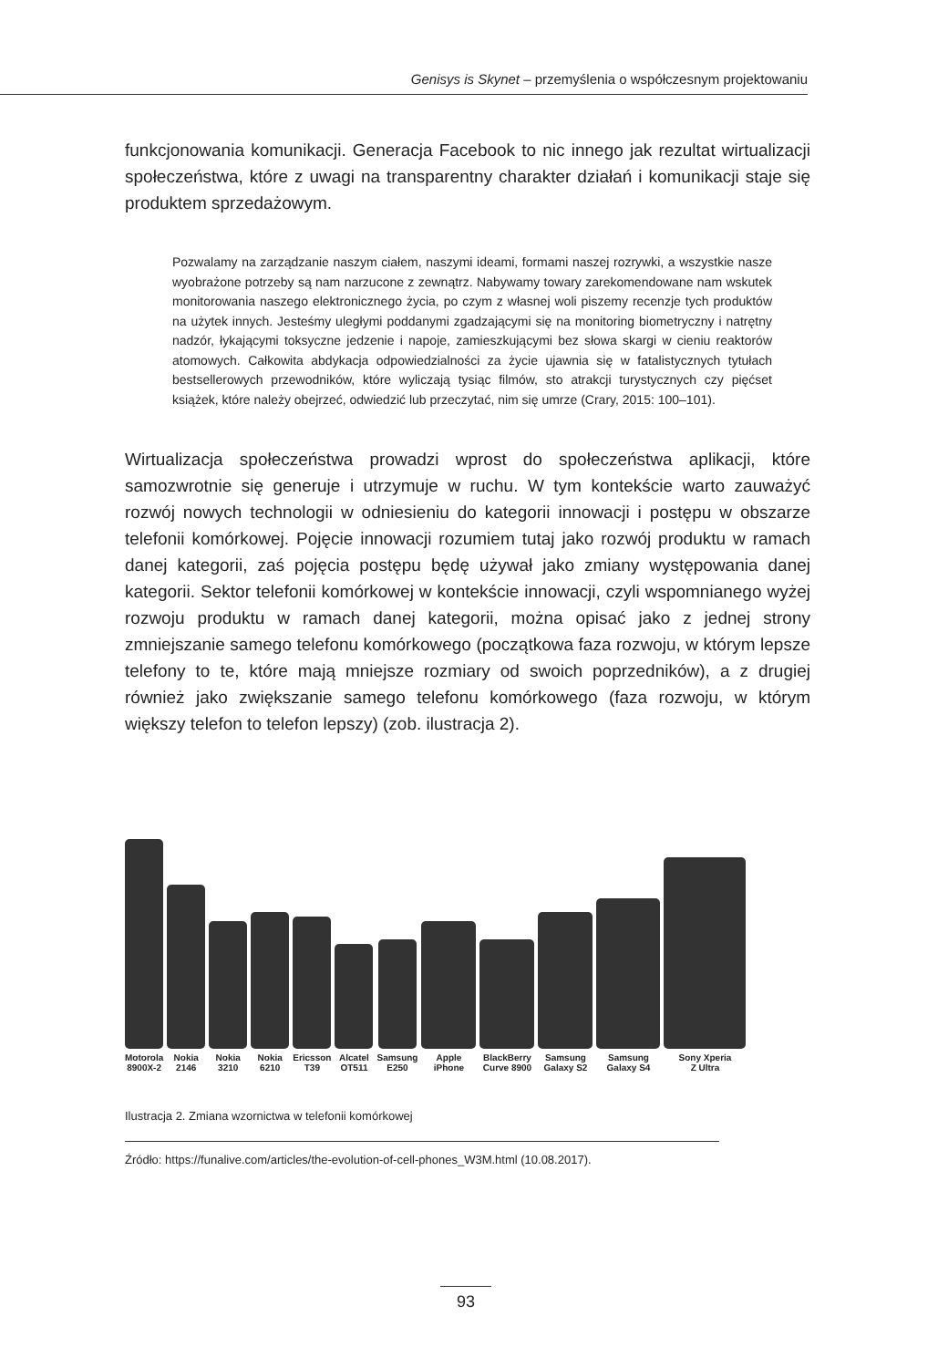Genisys is Skynet – przemyślenia o współczesnym projektowaniu
funkcjonowania komunikacji. Generacja Facebook to nic innego jak rezultat wirtualizacji społeczeństwa, które z uwagi na transparentny charakter działań i komunikacji staje się produktem sprzedażowym.
Pozwalamy na zarządzanie naszym ciałem, naszymi ideami, formami naszej rozrywki, a wszystkie nasze wyobrażone potrzeby są nam narzucone z zewnątrz. Nabywamy towary zarekomendowane nam wskutek monitorowania naszego elektronicznego życia, po czym z własnej woli piszemy recenzje tych produktów na użytek innych. Jesteśmy uległymi poddanymi zgadzającymi się na monitoring biometryczny i natrętny nadzór, łykającymi toksyczne jedzenie i napoje, zamieszkującymi bez słowa skargi w cieniu reaktorów atomowych. Całkowita abdykacja odpowiedzialności za życie ujawnia się w fatalistycznych tytułach bestsellerowych przewodników, które wyliczają tysiąc filmów, sto atrakcji turystycznych czy pięćset książek, które należy obejrzeć, odwiedzić lub przeczytać, nim się umrze (Crary, 2015: 100–101).
Wirtualizacja społeczeństwa prowadzi wprost do społeczeństwa aplikacji, które samozwrotnie się generuje i utrzymuje w ruchu. W tym kontekście warto zauważyć rozwój nowych technologii w odniesieniu do kategorii innowacji i postępu w obszarze telefonii komórkowej. Pojęcie innowacji rozumiem tutaj jako rozwój produktu w ramach danej kategorii, zaś pojęcia postępu będę używał jako zmiany występowania danej kategorii. Sektor telefonii komórkowej w kontekście innowacji, czyli wspomnianego wyżej rozwoju produktu w ramach danej kategorii, można opisać jako z jednej strony zmniejszanie samego telefonu komórkowego (początkowa faza rozwoju, w którym lepsze telefony to te, które mają mniejsze rozmiary od swoich poprzedników), a z drugiej również jako zwiększanie samego telefonu komórkowego (faza rozwoju, w którym większy telefon to telefon lepszy) (zob. ilustracja 2).
Motorola
8900X-2
Nokia
2146
Nokia
3210
Nokia
6210
Ericsson
T39
Alcatel
OT511
Samsung
E250
Apple
iPhone
BlackBerry
Curve 8900
Samsung
Galaxy S2
Samsung
Galaxy S4
Sony Xperia
Z Ultra
Ilustracja 2. Zmiana wzornictwa w telefonii komórkowej
Źródło: https://funalive.com/articles/the-evolution-of-cell-phones_W3M.html (10.08.2017).
93